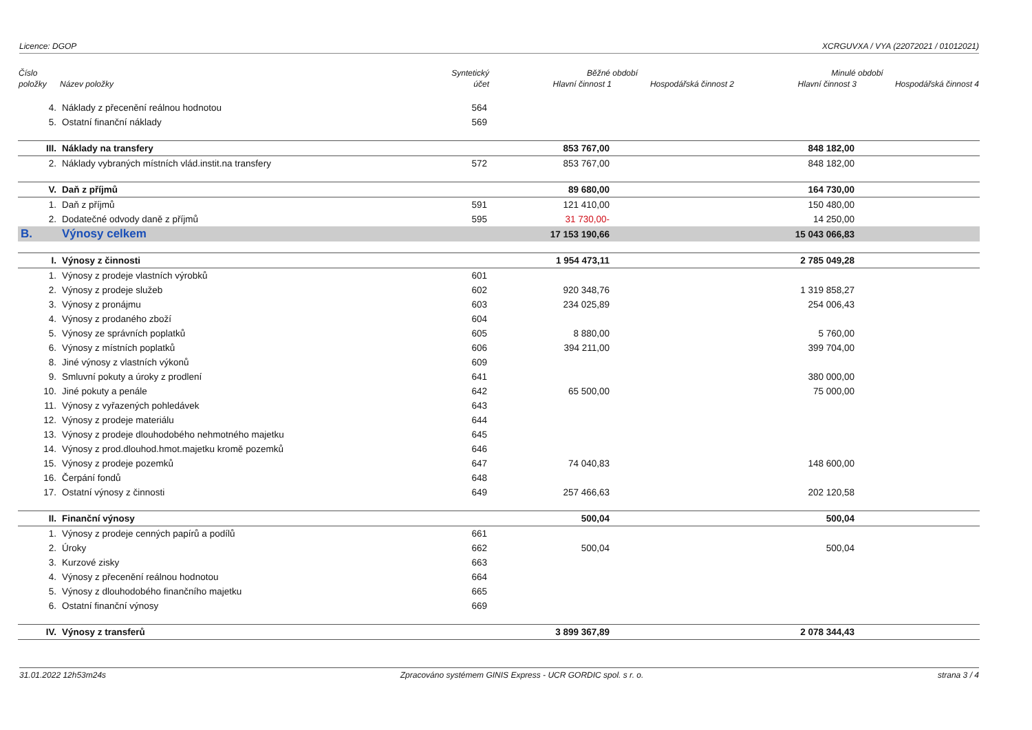Licence: DGOP XCRGUVXA / VYA (22072021 / 01012021)
| Číslo | | Syntetický | Běžné období | | Minulé období | |
| --- | --- | --- | --- | --- | --- | --- |
| položky | Název položky | účet | Hlavní činnost 1 | Hospodářská činnost 2 | Hlavní činnost 3 | Hospodářská činnost 4 |
| 4. | Náklady z přecenění reálnou hodnotou | 564 | | | | |
| 5. | Ostatní finanční náklady | 569 | | | | |
| III. | Náklady na transfery | | 853 767,00 | | 848 182,00 | |
| 2. | Náklady vybraných místních vlád.instit.na transfery | 572 | 853 767,00 | | 848 182,00 | |
| V. | Daň z příjmů | | 89 680,00 | | 164 730,00 | |
| 1. | Daň z příjmů | 591 | 121 410,00 | | 150 480,00 | |
| 2. | Dodatečné odvody daně z příjmů | 595 | 31 730,00- | | 14 250,00 | |
| B. | Výnosy celkem | | 17 153 190,66 | | 15 043 066,83 | |
| I. | Výnosy z činnosti | | 1 954 473,11 | | 2 785 049,28 | |
| 1. | Výnosy z prodeje vlastních výrobků | 601 | | | | |
| 2. | Výnosy z prodeje služeb | 602 | 920 348,76 | | 1 319 858,27 | |
| 3. | Výnosy z pronájmu | 603 | 234 025,89 | | 254 006,43 | |
| 4. | Výnosy z prodaného zboží | 604 | | | | |
| 5. | Výnosy ze správních poplatků | 605 | 8 880,00 | | 5 760,00 | |
| 6. | Výnosy z místních poplatků | 606 | 394 211,00 | | 399 704,00 | |
| 8. | Jiné výnosy z vlastních výkonů | 609 | | | | |
| 9. | Smluvní pokuty a úroky z prodlení | 641 | | | 380 000,00 | |
| 10. | Jiné pokuty a penále | 642 | 65 500,00 | | 75 000,00 | |
| 11. | Výnosy z vyřazených pohledávek | 643 | | | | |
| 12. | Výnosy z prodeje materiálu | 644 | | | | |
| 13. | Výnosy z prodeje dlouhodobého nehmotného majetku | 645 | | | | |
| 14. | Výnosy z prod.dlouhod.hmot.majetku kromě pozemků | 646 | | | | |
| 15. | Výnosy z prodeje pozemků | 647 | 74 040,83 | | 148 600,00 | |
| 16. | Čerpání fondů | 648 | | | | |
| 17. | Ostatní výnosy z činnosti | 649 | 257 466,63 | | 202 120,58 | |
| II. | Finanční výnosy | | 500,04 | | 500,04 | |
| 1. | Výnosy z prodeje cenných papírů a podílů | 661 | | | | |
| 2. | Úroky | 662 | 500,04 | | 500,04 | |
| 3. | Kurzové zisky | 663 | | | | |
| 4. | Výnosy z přecenění reálnou hodnotou | 664 | | | | |
| 5. | Výnosy z dlouhodobého finančního majetku | 665 | | | | |
| 6. | Ostatní finanční výnosy | 669 | | | | |
| IV. | Výnosy z transferů | | 3 899 367,89 | | 2 078 344,43 | |
31.01.2022 12h53m24s Zpracováno systémem GINIS Express - UCR GORDIC spol. s r. o. strana 3 / 4